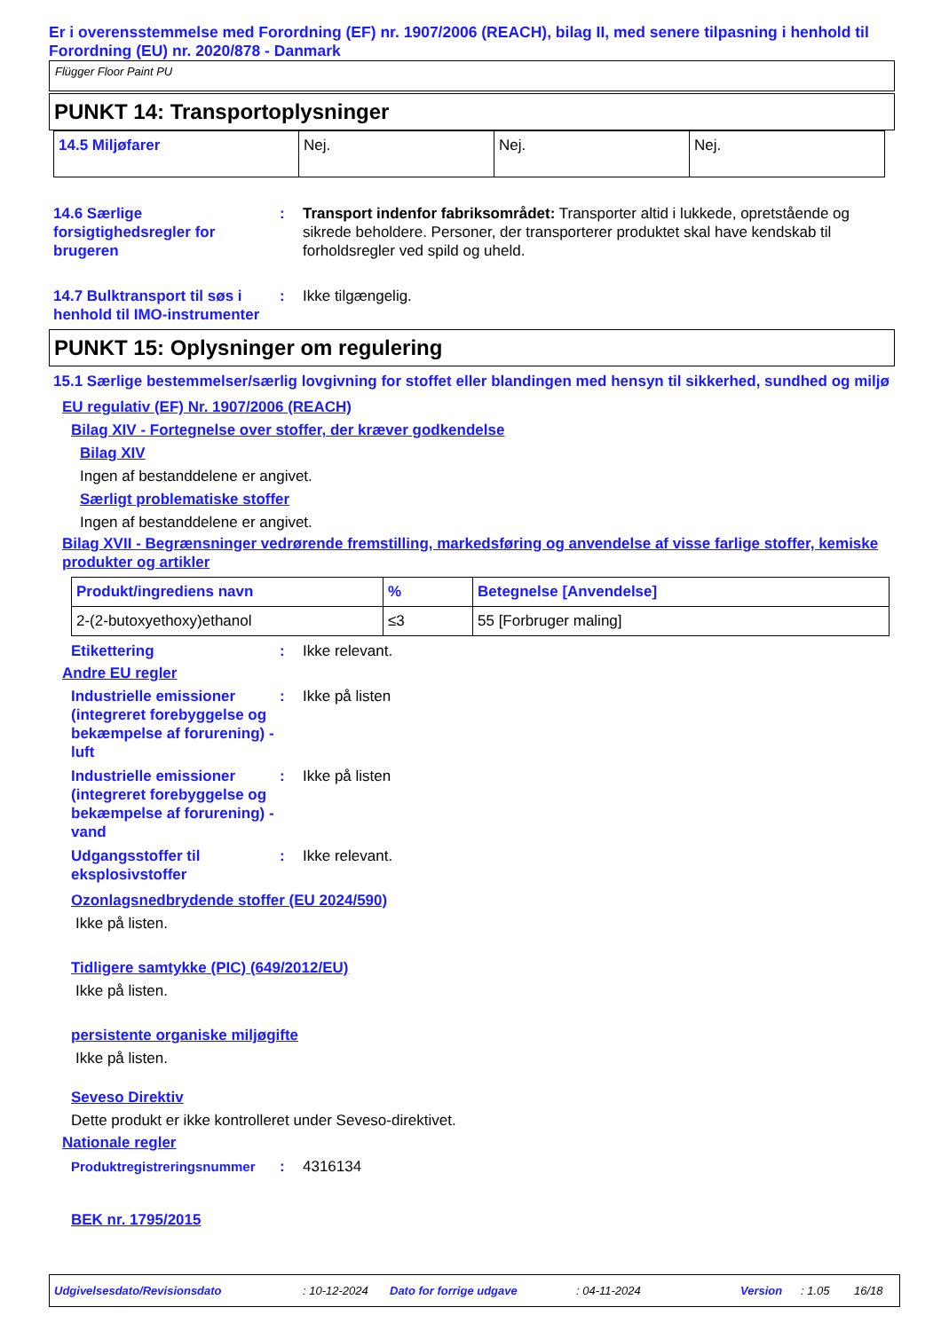Er i overensstemmelse med Forordning (EF) nr. 1907/2006 (REACH), bilag II, med senere tilpasning i henhold til Forordning (EU) nr. 2020/878 - Danmark
Flügger Floor Paint PU
PUNKT 14: Transportoplysninger
| 14.5 Miljøfarer | Nej. | Nej. | Nej. |
14.6 Særlige forsigtighedsregler for brugeren
: Transport indenfor fabriksområdet: Transporter altid i lukkede, opretstående og sikrede beholdere. Personer, der transporterer produktet skal have kendskab til forholdsregler ved spild og uheld.
14.7 Bulktransport til søs i henhold til IMO-instrumenter
: Ikke tilgængelig.
PUNKT 15: Oplysninger om regulering
15.1 Særlige bestemmelser/særlig lovgivning for stoffet eller blandingen med hensyn til sikkerhed, sundhed og miljø
EU regulativ (EF) Nr. 1907/2006 (REACH)
Bilag XIV - Fortegnelse over stoffer, der kræver godkendelse
Bilag XIV
Ingen af bestanddelene er angivet.
Særligt problematiske stoffer
Ingen af bestanddelene er angivet.
Bilag XVII - Begrænsninger vedrørende fremstilling, markedsføring og anvendelse af visse farlige stoffer, kemiske produkter og artikler
| Produkt/ingrediens navn | % | Betegnelse [Anvendelse] |
| --- | --- | --- |
| 2-(2-butoxyethoxy)ethanol | ≤3 | 55 [Forbruger maling] |
Etikettering : Ikke relevant.
Andre EU regler
Industrielle emissioner (integreret forebyggelse og bekæmpelse af forurening) - luft
: Ikke på listen
Industrielle emissioner (integreret forebyggelse og bekæmpelse af forurening) - vand
: Ikke på listen
Udgangsstoffer til eksplosivstoffer
: Ikke relevant.
Ozonlagsnedbrydende stoffer (EU 2024/590)
Ikke på listen.
Tidligere samtykke (PIC) (649/2012/EU)
Ikke på listen.
persistente organiske miljøgifte
Ikke på listen.
Seveso Direktiv
Dette produkt er ikke kontrolleret under Seveso-direktivet.
Nationale regler
Produktregistreringsnummer : 4316134
BEK nr. 1795/2015
Udgivelsesdato/Revisionsdato : 10-12-2024 Dato for forrige udgave : 04-11-2024 Version : 1.05 16/18